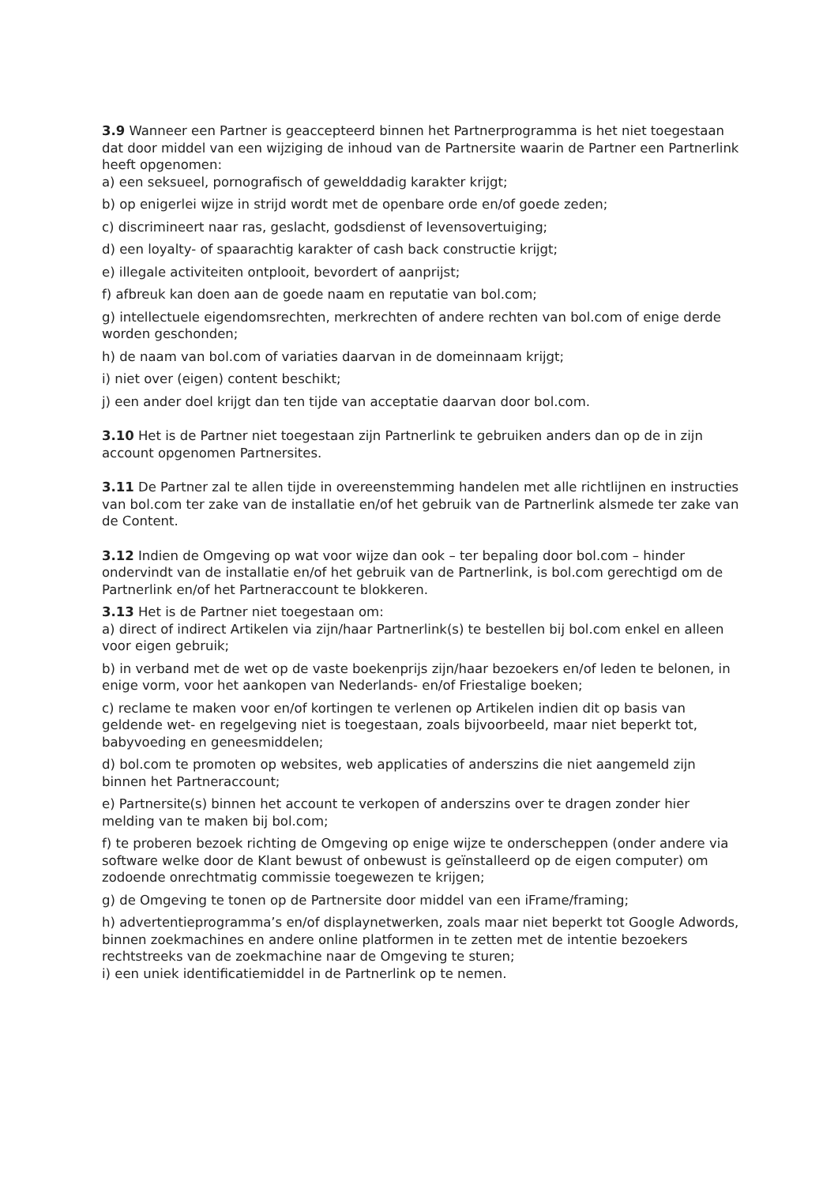3.9 Wanneer een Partner is geaccepteerd binnen het Partnerprogramma is het niet toegestaan dat door middel van een wijziging de inhoud van de Partnersite waarin de Partner een Partnerlink heeft opgenomen:
a) een seksueel, pornografisch of gewelddadig karakter krijgt;
b) op enigerlei wijze in strijd wordt met de openbare orde en/of goede zeden;
c) discrimineert naar ras, geslacht, godsdienst of levensovertuiging;
d) een loyalty- of spaarachtig karakter of cash back constructie krijgt;
e) illegale activiteiten ontplooit, bevordert of aanprijst;
f) afbreuk kan doen aan de goede naam en reputatie van bol.com;
g) intellectuele eigendomsrechten, merkrechten of andere rechten van bol.com of enige derde worden geschonden;
h) de naam van bol.com of variaties daarvan in de domeinnaam krijgt;
i) niet over (eigen) content beschikt;
j) een ander doel krijgt dan ten tijde van acceptatie daarvan door bol.com.
3.10 Het is de Partner niet toegestaan zijn Partnerlink te gebruiken anders dan op de in zijn account opgenomen Partnersites.
3.11 De Partner zal te allen tijde in overeenstemming handelen met alle richtlijnen en instructies van bol.com ter zake van de installatie en/of het gebruik van de Partnerlink alsmede ter zake van de Content.
3.12 Indien de Omgeving op wat voor wijze dan ook – ter bepaling door bol.com – hinder ondervindt van de installatie en/of het gebruik van de Partnerlink, is bol.com gerechtigd om de Partnerlink en/of het Partneraccount te blokkeren.
3.13 Het is de Partner niet toegestaan om:
a) direct of indirect Artikelen via zijn/haar Partnerlink(s) te bestellen bij bol.com enkel en alleen voor eigen gebruik;
b) in verband met de wet op de vaste boekenprijs zijn/haar bezoekers en/of leden te belonen, in enige vorm, voor het aankopen van Nederlands- en/of Friestalige boeken;
c) reclame te maken voor en/of kortingen te verlenen op Artikelen indien dit op basis van geldende wet- en regelgeving niet is toegestaan, zoals bijvoorbeeld, maar niet beperkt tot, babyvoeding en geneesmiddelen;
d) bol.com te promoten op websites, web applicaties of anderszins die niet aangemeld zijn binnen het Partneraccount;
e) Partnersite(s) binnen het account te verkopen of anderszins over te dragen zonder hier melding van te maken bij bol.com;
f) te proberen bezoek richting de Omgeving op enige wijze te onderscheppen (onder andere via software welke door de Klant bewust of onbewust is geïnstalleerd op de eigen computer) om zodoende onrechtmatig commissie toegewezen te krijgen;
g) de Omgeving te tonen op de Partnersite door middel van een iFrame/framing;
h) advertentieprogramma’s en/of displaynetwerken, zoals maar niet beperkt tot Google Adwords, binnen zoekmachines en andere online platformen in te zetten met de intentie bezoekers rechtstreeks van de zoekmachine naar de Omgeving te sturen;
i) een uniek identificatiemiddel in de Partnerlink op te nemen.